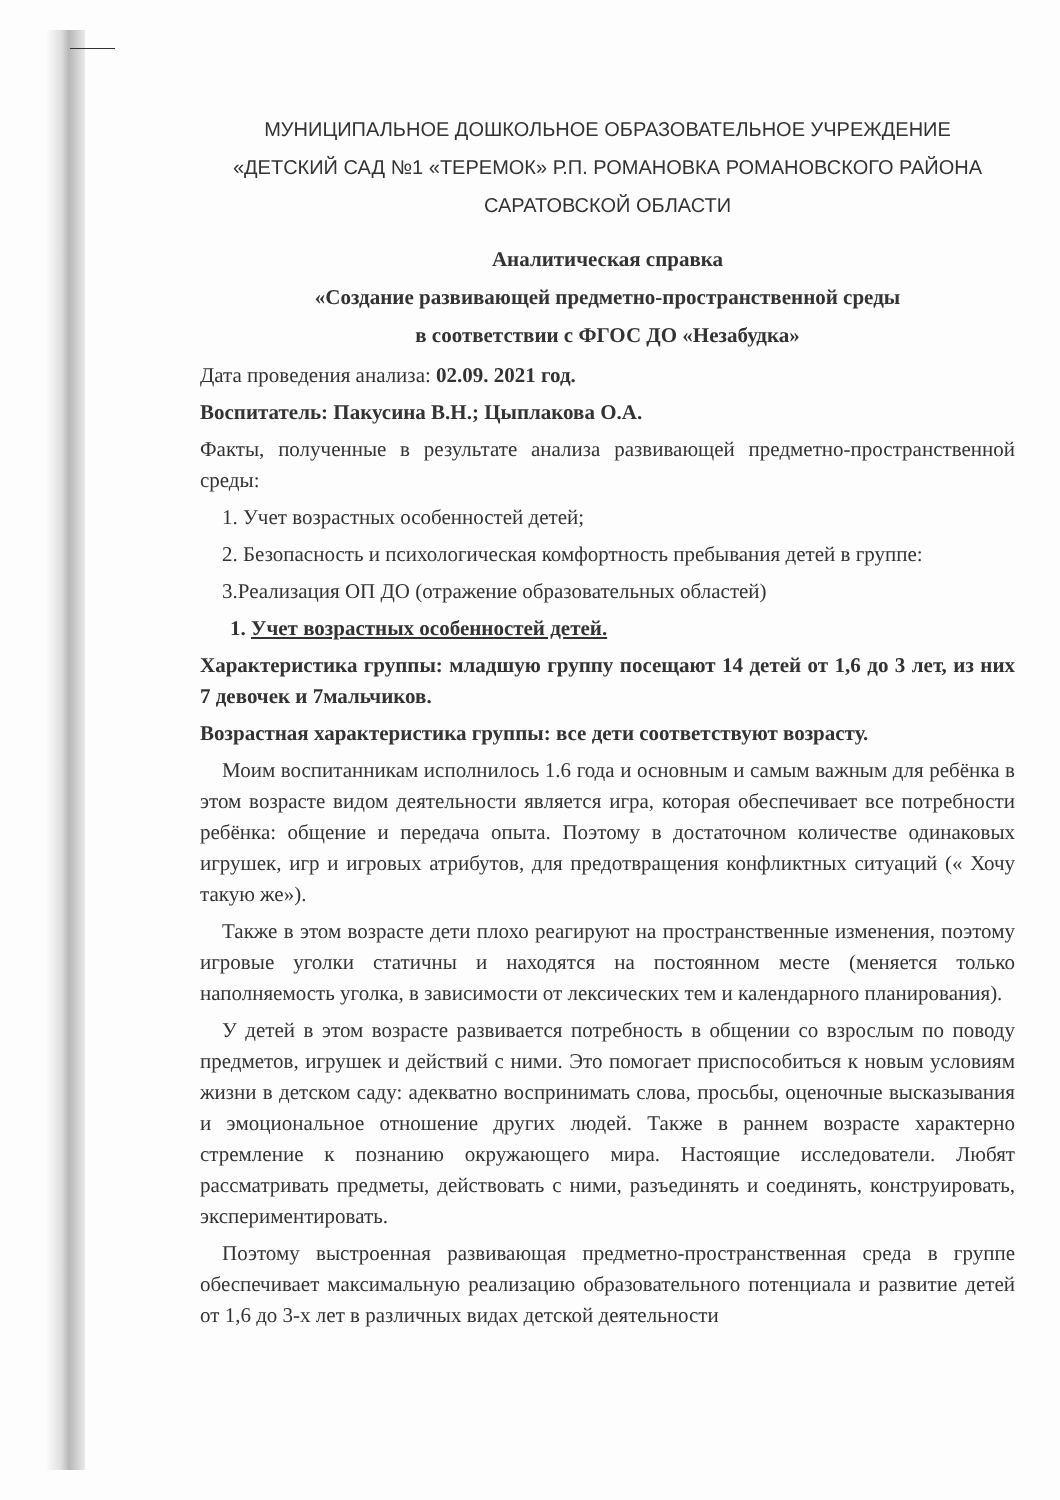МУНИЦИПАЛЬНОЕ ДОШКОЛЬНОЕ ОБРАЗОВАТЕЛЬНОЕ УЧРЕЖДЕНИЕ
«ДЕТСКИЙ САД №1 «ТЕРЕМОК» Р.П. РОМАНОВКА РОМАНОВСКОГО РАЙОНА
САРАТОВСКОЙ ОБЛАСТИ
Аналитическая справка
«Создание развивающей предметно-пространственной среды
в соответствии с ФГОС ДО «Незабудка»
Дата проведения анализа: 02.09. 2021 год.
Воспитатель: Пакусина В.Н.; Цыплакова О.А.
Факты, полученные в результате анализа развивающей предметно-пространственной среды:
1. Учет возрастных особенностей детей;
2. Безопасность и психологическая комфортность пребывания детей в группе:
3.Реализация ОП ДО (отражение образовательных областей)
1. Учет возрастных особенностей детей.
Характеристика группы: младшую группу посещают 14 детей от 1,6 до 3 лет, из них 7 девочек и 7мальчиков.
Возрастная характеристика группы: все дети соответствуют возрасту.
Моим воспитанникам исполнилось 1.6 года и основным и самым важным для ребёнка в этом возрасте видом деятельности является игра, которая обеспечивает все потребности ребёнка: общение и передача опыта. Поэтому в достаточном количестве одинаковых игрушек, игр и игровых атрибутов, для предотвращения конфликтных ситуаций (« Хочу такую же»).
Также в этом возрасте дети плохо реагируют на пространственные изменения, поэтому игровые уголки статичны и находятся на постоянном месте (меняется только наполняемость уголка, в зависимости от лексических тем и календарного планирования).
У детей в этом возрасте развивается потребность в общении со взрослым по поводу предметов, игрушек и действий с ними. Это помогает приспособиться к новым условиям жизни в детском саду: адекватно воспринимать слова, просьбы, оценочные высказывания и эмоциональное отношение других людей. Также в раннем возрасте характерно стремление к познанию окружающего мира. Настоящие исследователи. Любят рассматривать предметы, действовать с ними, разъединять и соединять, конструировать, экспериментировать.
Поэтому выстроенная развивающая предметно-пространственная среда в группе обеспечивает максимальную реализацию образовательного потенциала и развитие детей от 1,6 до 3-х лет в различных видах детской деятельности